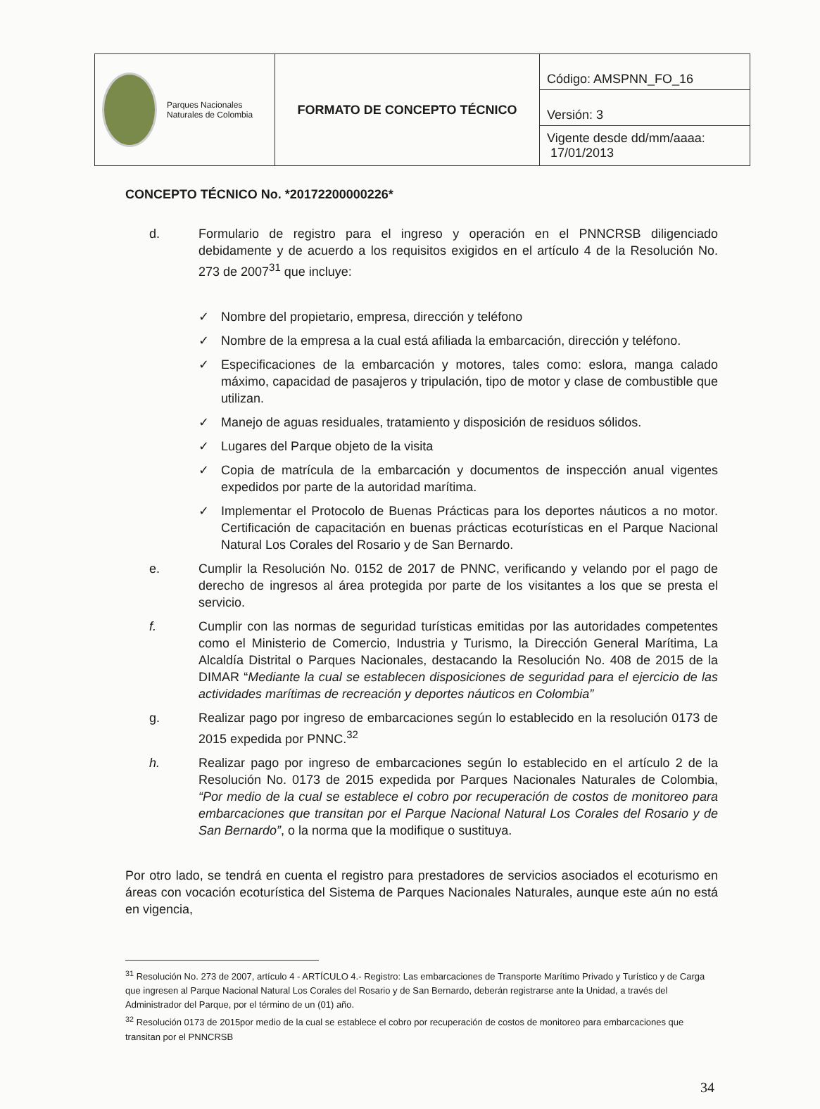| Parques Nacionales Naturales de Colombia | FORMATO DE CONCEPTO TÉCNICO | Código: AMSPNN_FO_16 |
| | | Versión: 3 |
| | | Vigente desde dd/mm/aaaa: 17/01/2013 |
CONCEPTO TÉCNICO No. *20172200000226*
d. Formulario de registro para el ingreso y operación en el PNNCRSB diligenciado debidamente y de acuerdo a los requisitos exigidos en el artículo 4 de la Resolución No. 273 de 2007<sup>31</sup> que incluye:
✓ Nombre del propietario, empresa, dirección y teléfono
✓ Nombre de la empresa a la cual está afiliada la embarcación, dirección y teléfono.
✓ Especificaciones de la embarcación y motores, tales como: eslora, manga calado máximo, capacidad de pasajeros y tripulación, tipo de motor y clase de combustible que utilizan.
✓ Manejo de aguas residuales, tratamiento y disposición de residuos sólidos.
✓ Lugares del Parque objeto de la visita
✓ Copia de matrícula de la embarcación y documentos de inspección anual vigentes expedidos por parte de la autoridad marítima.
✓ Implementar el Protocolo de Buenas Prácticas para los deportes náuticos a no motor. Certificación de capacitación en buenas prácticas ecoturísticas en el Parque Nacional Natural Los Corales del Rosario y de San Bernardo.
e. Cumplir la Resolución No. 0152 de 2017 de PNNC, verificando y velando por el pago de derecho de ingresos al área protegida por parte de los visitantes a los que se presta el servicio.
f. Cumplir con las normas de seguridad turísticas emitidas por las autoridades competentes como el Ministerio de Comercio, Industria y Turismo, la Dirección General Marítima, La Alcaldía Distrital o Parques Nacionales, destacando la Resolución No. 408 de 2015 de la DIMAR “Mediante la cual se establecen disposiciones de seguridad para el ejercicio de las actividades marítimas de recreación y deportes náuticos en Colombia”
g. Realizar pago por ingreso de embarcaciones según lo establecido en la resolución 0173 de 2015 expedida por PNNC.<sup>32</sup>
h. Realizar pago por ingreso de embarcaciones según lo establecido en el artículo 2 de la Resolución No. 0173 de 2015 expedida por Parques Nacionales Naturales de Colombia, “Por medio de la cual se establece el cobro por recuperación de costos de monitoreo para embarcaciones que transitan por el Parque Nacional Natural Los Corales del Rosario y de San Bernardo”, o la norma que la modifique o sustituya.
Por otro lado, se tendrá en cuenta el registro para prestadores de servicios asociados el ecoturismo en áreas con vocación ecoturística del Sistema de Parques Nacionales Naturales, aunque este aún no está en vigencia,
<sup>31</sup> Resolución No. 273 de 2007, artículo 4 - ARTÍCULO 4.- Registro: Las embarcaciones de Transporte Marítimo Privado y Turístico y de Carga que ingresen al Parque Nacional Natural Los Corales del Rosario y de San Bernardo, deberán registrarse ante la Unidad, a través del Administrador del Parque, por el término de un (01) año.
<sup>32</sup> Resolución 0173 de 2015por medio de la cual se establece el cobro por recuperación de costos de monitoreo para embarcaciones que transitan por el PNNCRSB
34